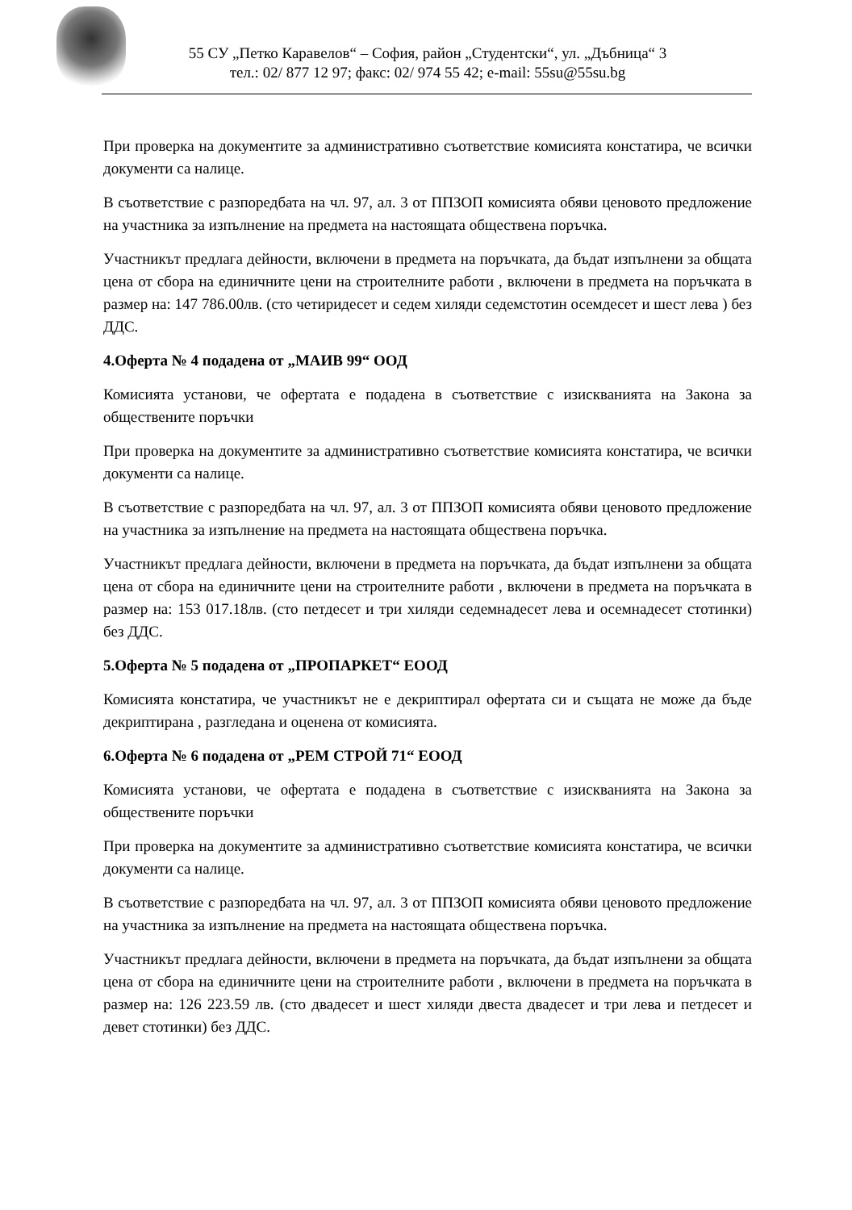55 СУ „Петко Каравелов“ – София, район „Студентски“, ул. „Дъбница“ 3
тел.: 02/ 877 12 97; факс: 02/ 974 55 42; e-mail: 55su@55su.bg
При проверка на документите за административно съответствие комисията констатира, че всички документи са налице.
В съответствие с разпоредбата на чл. 97, ал. 3 от ППЗОП комисията обяви ценовото предложение на участника за изпълнение на предмета на настоящата обществена поръчка.
Участникът предлага дейности, включени в предмета на поръчката, да бъдат изпълнени за общата цена от сбора на единичните цени на строителните работи , включени в предмета на поръчката в размер на: 147 786.00лв. (сто четиридесет и седем хиляди седемстотин осемдесет и шест лева ) без ДДС.
4.Оферта № 4 подадена от „МАИВ 99“ ООД
Комисията установи, че офертата е подадена в съответствие с изискванията на Закона за обществените поръчки
При проверка на документите за административно съответствие комисията констатира, че всички документи са налице.
В съответствие с разпоредбата на чл. 97, ал. 3 от ППЗОП комисията обяви ценовото предложение на участника за изпълнение на предмета на настоящата обществена поръчка.
Участникът предлага дейности, включени в предмета на поръчката, да бъдат изпълнени за общата цена от сбора на единичните цени на строителните работи , включени в предмета на поръчката в размер на: 153 017.18лв. (сто петдесет и три хиляди седемнадесет лева и осемнадесет стотинки) без ДДС.
5.Оферта № 5 подадена от „ПРОПАРКЕТ“ ЕООД
Комисията констатира, че участникът не е декриптирал офертата си и същата не може да бъде декриптирана , разгледана и оценена от комисията.
6.Оферта № 6 подадена от „РЕМ СТРОЙ 71“ ЕООД
Комисията установи, че офертата е подадена в съответствие с изискванията на Закона за обществените поръчки
При проверка на документите за административно съответствие комисията констатира, че всички документи са налице.
В съответствие с разпоредбата на чл. 97, ал. 3 от ППЗОП комисията обяви ценовото предложение на участника за изпълнение на предмета на настоящата обществена поръчка.
Участникът предлага дейности, включени в предмета на поръчката, да бъдат изпълнени за общата цена от сбора на единичните цени на строителните работи , включени в предмета на поръчката в размер на: 126 223.59 лв. (сто двадесет и шест хиляди двеста двадесет и три лева и петдесет и девет стотинки) без ДДС.